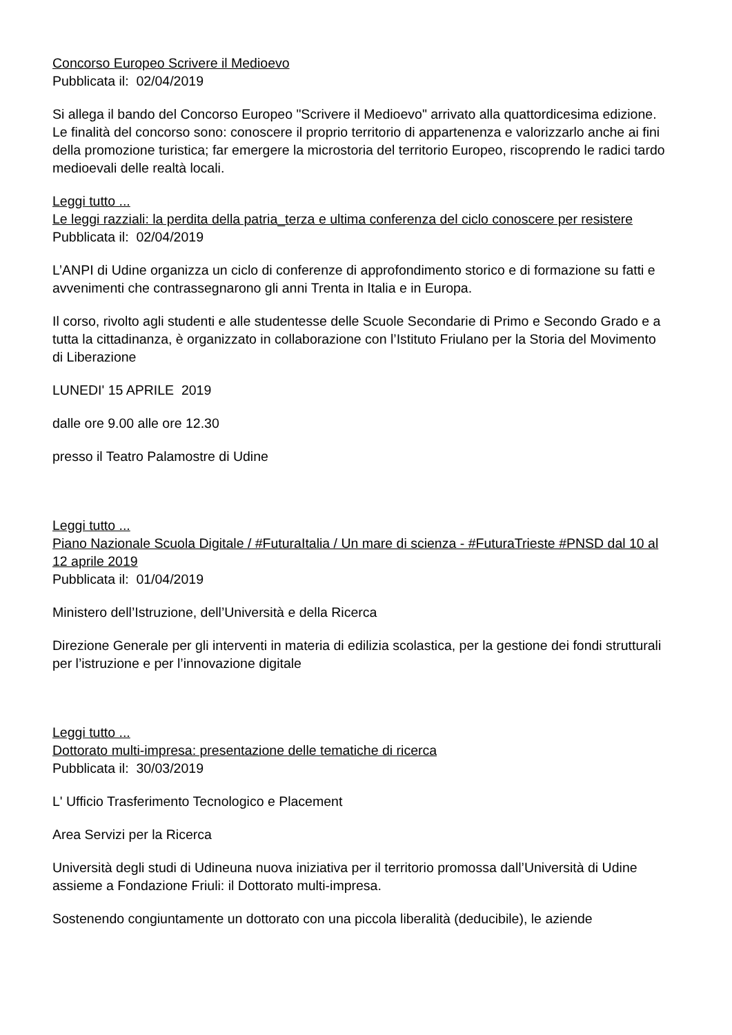Concorso Europeo Scrivere il Medioevo
Pubblicata il: 02/04/2019
Si allega il bando del Concorso Europeo "Scrivere il Medioevo" arrivato alla quattordicesima edizione. Le finalità del concorso sono: conoscere il proprio territorio di appartenenza e valorizzarlo anche ai fini della promozione turistica; far emergere la microstoria del territorio Europeo, riscoprendo le radici tardo medioevali delle realtà locali.
Leggi tutto ...
Le leggi razziali: la perdita della patria_terza e ultima conferenza del ciclo conoscere per resistere
Pubblicata il: 02/04/2019
L’ANPI di Udine organizza un ciclo di conferenze di approfondimento storico e di formazione su fatti e avvenimenti che contrassegnarono gli anni Trenta in Italia e in Europa.
Il corso, rivolto agli studenti e alle studentesse delle Scuole Secondarie di Primo e Secondo Grado e a tutta la cittadinanza, è organizzato in collaborazione con l’Istituto Friulano per la Storia del Movimento di Liberazione
LUNEDI' 15 APRILE 2019
dalle ore 9.00 alle ore 12.30
presso il Teatro Palamostre di Udine
Leggi tutto ...
Piano Nazionale Scuola Digitale / #FuturaItalia / Un mare di scienza - #FuturaTrieste #PNSD dal 10 al 12 aprile 2019
Pubblicata il: 01/04/2019
Ministero dell’Istruzione, dell’Università e della Ricerca
Direzione Generale per gli interventi in materia di edilizia scolastica, per la gestione dei fondi strutturali per l’istruzione e per l’innovazione digitale
Leggi tutto ...
Dottorato multi-impresa: presentazione delle tematiche di ricerca
Pubblicata il: 30/03/2019
L' Ufficio Trasferimento Tecnologico e Placement
Area Servizi per la Ricerca
Università degli studi di Udineuna nuova iniziativa per il territorio promossa dall’Università di Udine assieme a Fondazione Friuli: il Dottorato multi-impresa.
Sostenendo congiuntamente un dottorato con una piccola liberalità (deducibile), le aziende